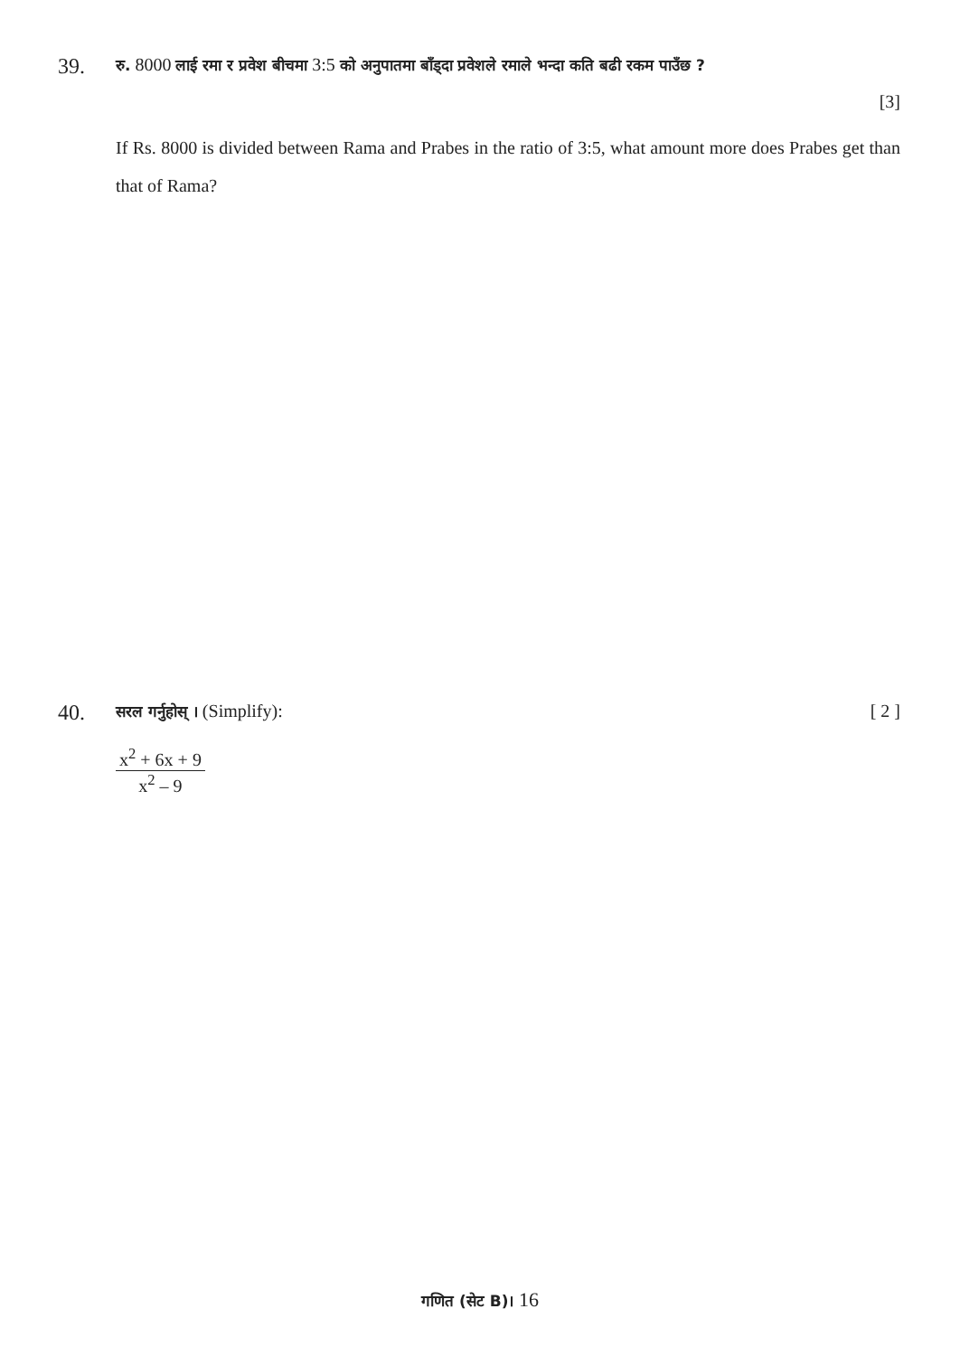39. रु. 8000 लाई रमा र प्रवेश बीचमा 3:5 को अनुपातमा बाँड्दा प्रवेशले रमाले भन्दा कति बढी रकम पाउँछ ?
[3]
If Rs. 8000 is divided between Rama and Prabes in the ratio of 3:5, what amount more does Prabes get than that of Rama?
40. सरल गर्नुहोस् । (Simplify): [ 2 ]
x<sup>2</sup> + 6x + 9
x<sup>2</sup> – 9
गणित (सेट B)। 16